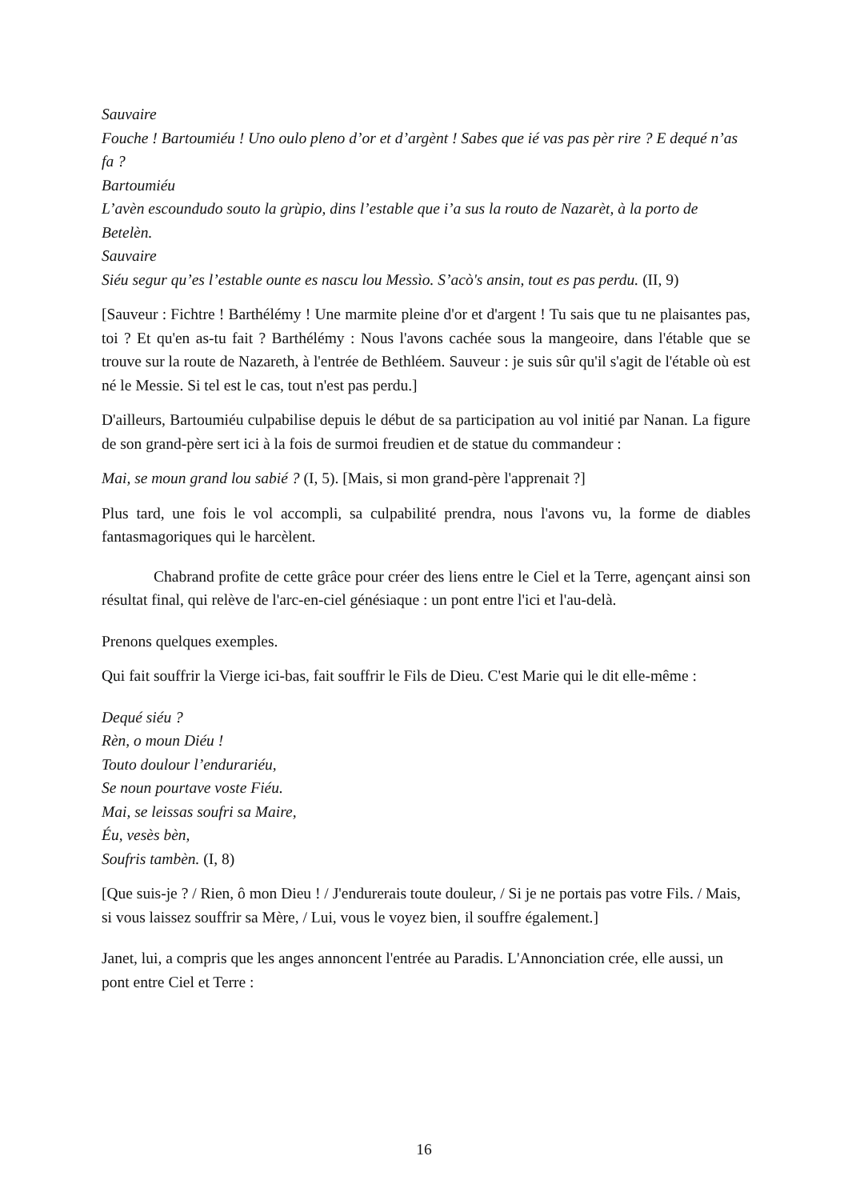Sauvaire
Fouche ! Bartoumiéu ! Uno oulo pleno d’or et d’argènt ! Sabes que ié vas pas pèr rire ? E dequé n’as fa ?
Bartoumiéu
L’avèn escoundudo souto la grùpio, dins l’estable que i’a sus la routo de Nazarèt, à la porto de Betelèn.
Sauvaire
Siéu segur qu’es l’estable ounte es nascu lou Messìo. S’acò's ansin, tout es pas perdu. (II, 9)
[Sauveur : Fichtre ! Barthélémy ! Une marmite pleine d'or et d'argent ! Tu sais que tu ne plaisantes pas, toi ? Et qu'en as-tu fait ? Barthélémy : Nous l'avons cachée sous la mangeoire, dans l'étable que se trouve sur la route de Nazareth, à l'entrée de Bethléem. Sauveur : je suis sûr qu'il s'agit de l'étable où est né le Messie. Si tel est le cas, tout n'est pas perdu.]
D'ailleurs, Bartoumiéu culpabilise depuis le début de sa participation au vol initié par Nanan. La figure de son grand-père sert ici à la fois de surmoi freudien et de statue du commandeur :
Mai, se moun grand lou sabié ? (I, 5). [Mais, si mon grand-père l'apprenait ?]
Plus tard, une fois le vol accompli, sa culpabilité prendra, nous l'avons vu, la forme de diables fantasmagoriques qui le harcèlent.
Chabrand profite de cette grâce pour créer des liens entre le Ciel et la Terre, agençant ainsi son résultat final, qui relève de l'arc-en-ciel génésiaque : un pont entre l'ici et l'au-delà.
Prenons quelques exemples.
Qui fait souffrir la Vierge ici-bas, fait souffrir le Fils de Dieu. C'est Marie qui le dit elle-même :
Dequé siéu ?
Rèn, o moun Diéu !
Touto doulour l’endurariéu,
Se noun pourtave voste Fiéu.
Mai, se leissas soufri sa Maire,
Éu, vesès bèn,
Soufris tambèn. (I, 8)
[Que suis-je ? / Rien, ô mon Dieu ! / J'endurerais toute douleur, / Si je ne portais pas votre Fils. / Mais, si vous laissez souffrir sa Mère, / Lui, vous le voyez bien, il souffre également.]
Janet, lui, a compris que les anges annoncent l'entrée au Paradis. L'Annonciation crée, elle aussi, un pont entre Ciel et Terre :
16